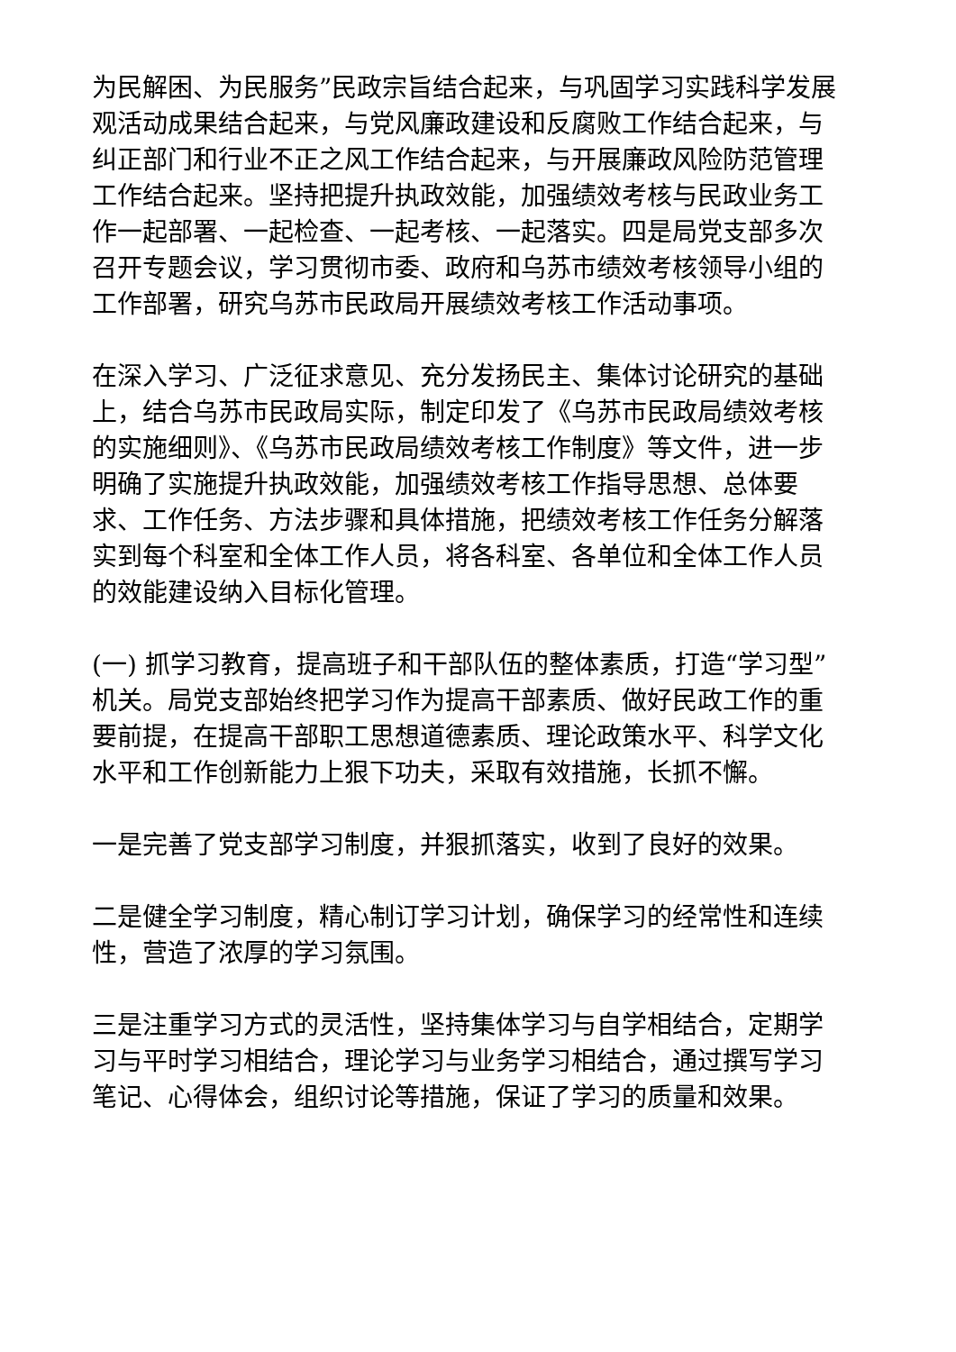为民解困、为民服务”民政宗旨结合起来，与巩固学习实践科学发展观活动成果结合起来，与党风廉政建设和反腐败工作结合起来，与纠正部门和行业不正之风工作结合起来，与开展廉政风险防范管理工作结合起来。坚持把提升执政效能，加强绩效考核与民政业务工作一起部署、一起检查、一起考核、一起落实。四是局党支部多次召开专题会议，学习贯彻市委、政府和乌苏市绩效考核领导小组的工作部署，研究乌苏市民政局开展绩效考核工作活动事项。
在深入学习、广泛征求意见、充分发扬民主、集体讨论研究的基础上，结合乌苏市民政局实际，制定印发了《乌苏市民政局绩效考核的实施细则》、《乌苏市民政局绩效考核工作制度》等文件，进一步明确了实施提升执政效能，加强绩效考核工作指导思想、总体要求、工作任务、方法步骤和具体措施，把绩效考核工作任务分解落实到每个科室和全体工作人员，将各科室、各单位和全体工作人员的效能建设纳入目标化管理。
(一) 抓学习教育，提高班子和干部队伍的整体素质，打造“学习型”机关。局党支部始终把学习作为提高干部素质、做好民政工作的重要前提，在提高干部职工思想道德素质、理论政策水平、科学文化水平和工作创新能力上狠下功夫，采取有效措施，长抓不懈。
一是完善了党支部学习制度，并狠抓落实，收到了良好的效果。
二是健全学习制度，精心制订学习计划，确保学习的经常性和连续性，营造了浓厚的学习氛围。
三是注重学习方式的灵活性，坚持集体学习与自学相结合，定期学习与平时学习相结合，理论学习与业务学习相结合，通过撰写学习笔记、心得体会，组织讨论等措施，保证了学习的质量和效果。